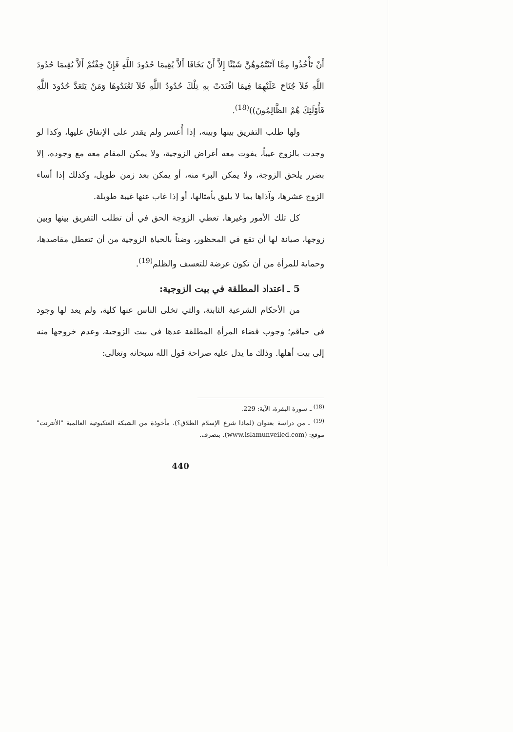أَنْ تَأْخُذُوا مِمَّا آتَيْتُمُوهُنَّ شَيْئًا إِلاَّ أَنْ يَخَافَا أَلاَّ يُقِيمَا حُدُودَ اللَّهِ فَإِنْ خِفْتُمْ أَلاَّ يُقِيمَا حُدُودَ اللَّهِ فَلاَ جُنَاحَ عَلَيْهِمَا فِيمَا افْتَدَتْ بِهِ تِلْكَ حُدُودُ اللَّهِ فَلاَ تَعْتَدُوهَا وَمَنْ يَتَعَدَّ حُدُودَ اللَّهِ فَأُوْلَئِكَ هُمْ الظَّالِمُونَ))<sup>(18)</sup>.
ولها طلب التفريق بينها وبينه، إذا أُعسر ولم يقدر على الإنفاق عليها، وكذا لو وجدت بالزوج عيباً، يفوت معه أغراض الزوجية، ولا يمكن المقام معه مع وجوده، إلا بضرر يلحق الزوجة، ولا يمكن البرء منه، أو يمكن بعد زمن طويل، وكذلك إذا أساء الزوج عشرها، وآذاها بما لا يليق بأمثالها، أو إذا غاب عنها غيبة طويلة.
كل تلك الأمور وغيرها، تعطي الزوجة الحق في أن تطلب التفريق بينها وبين زوجها، صيانة لها أن تقع في المحظور، وضناً بالحياة الزوجية من أن تتعطل مقاصدها، وحماية للمرأة من أن تكون عرضة للتعسف والظلم<sup>(19)</sup>.
5 ـ اعتداد المطلقة في بيت الزوجية:
من الأحكام الشرعية الثابتة، والتي تخلى الناس عنها كلية، ولم يعد لها وجود في حياقم؛ وجوب قضاء المرأة المطلقة عدها في بيت الزوجية، وعدم خروجها منه إلى بيت أهلها. وذلك ما يدل عليه صراحة قول الله سبحانه وتعالى:
<sup>(18)</sup> ـ سورة البقرة، الآية: 229.
<sup>(19)</sup> ـ من دراسة بعنوان (لماذا شرع الإسلام الطلاق؟)، مأخوذة من الشبكة العنكبوتية العالمية "الأنترنت" موقع: (www.islamunveiled.com). بتصرف.
440